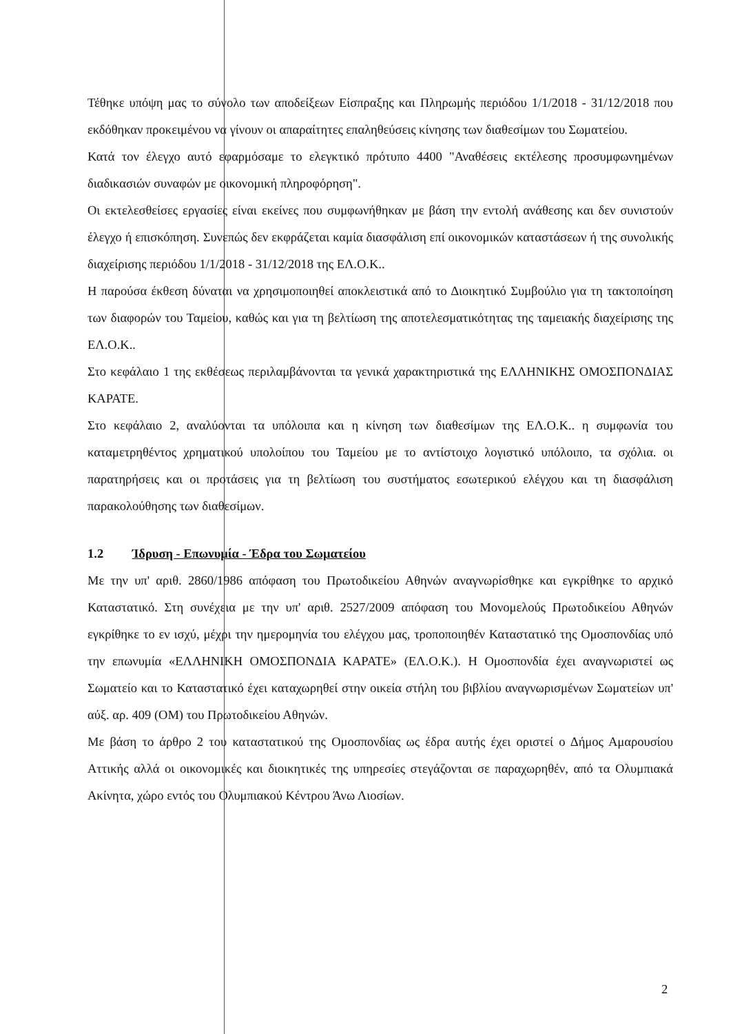Τέθηκε υπόψη μας το σύνολο των αποδείξεων Είσπραξης και Πληρωμής περιόδου 1/1/2018 - 31/12/2018 που εκδόθηκαν προκειμένου να γίνουν οι απαραίτητες επαληθεύσεις κίνησης των διαθεσίμων του Σωματείου.
Κατά τον έλεγχο αυτό εφαρμόσαμε το ελεγκτικό πρότυπο 4400 "Αναθέσεις εκτέλεσης προσυμφωνημένων διαδικασιών συναφών με οικονομική πληροφόρηση".
Οι εκτελεσθείσες εργασίες είναι εκείνες που συμφωνήθηκαν με βάση την εντολή ανάθεσης και δεν συνιστούν έλεγχο ή επισκόπηση. Συνεπώς δεν εκφράζεται καμία διασφάλιση επί οικονομικών καταστάσεων ή της συνολικής διαχείρισης περιόδου 1/1/2018 - 31/12/2018 της ΕΛ.Ο.Κ..
Η παρούσα έκθεση δύναται να χρησιμοποιηθεί αποκλειστικά από το Διοικητικό Συμβούλιο για τη τακτοποίηση των διαφορών του Ταμείου, καθώς και για τη βελτίωση της αποτελεσματικότητας της ταμειακής διαχείρισης της ΕΛ.Ο.Κ..
Στο κεφάλαιο 1 της εκθέσεως περιλαμβάνονται τα γενικά χαρακτηριστικά της ΕΛΛΗΝΙΚΗΣ ΟΜΟΣΠΟΝΔΙΑΣ ΚΑΡΑΤΕ.
Στο κεφάλαιο 2, αναλύονται τα υπόλοιπα και η κίνηση των διαθεσίμων της ΕΛ.Ο.Κ.. η συμφωνία του καταμετρηθέντος χρηματικού υπολοίπου του Ταμείου με το αντίστοιχο λογιστικό υπόλοιπο, τα σχόλια. οι παρατηρήσεις και οι προτάσεις για τη βελτίωση του συστήματος εσωτερικού ελέγχου και τη διασφάλιση παρακολούθησης των διαθεσίμων.
1.2 Ίδρυση - Επωνυμία - Έδρα του Σωματείου
Με την υπ' αριθ. 2860/1986 απόφαση του Πρωτοδικείου Αθηνών αναγνωρίσθηκε και εγκρίθηκε το αρχικό Καταστατικό. Στη συνέχεια με την υπ' αριθ. 2527/2009 απόφαση του Μονομελούς Πρωτοδικείου Αθηνών εγκρίθηκε το εν ισχύ, μέχρι την ημερομηνία του ελέγχου μας, τροποποιηθέν Καταστατικό της Ομοσπονδίας υπό την επωνυμία «ΕΛΛΗΝΙΚΗ ΟΜΟΣΠΟΝΔΙΑ ΚΑΡΑΤΕ» (ΕΛ.Ο.Κ.). Η Ομοσπονδία έχει αναγνωριστεί ως Σωματείο και το Καταστατικό έχει καταχωρηθεί στην οικεία στήλη του βιβλίου αναγνωρισμένων Σωματείων υπ' αύξ. αρ. 409 (ΟΜ) του Πρωτοδικείου Αθηνών.
Με βάση το άρθρο 2 του καταστατικού της Ομοσπονδίας ως έδρα αυτής έχει οριστεί ο Δήμος Αμαρουσίου Αττικής αλλά οι οικονομικές και διοικητικές της υπηρεσίες στεγάζονται σε παραχωρηθέν, από τα Ολυμπιακά Ακίνητα, χώρο εντός του Ολυμπιακού Κέντρου Άνω Λιοσίων.
2